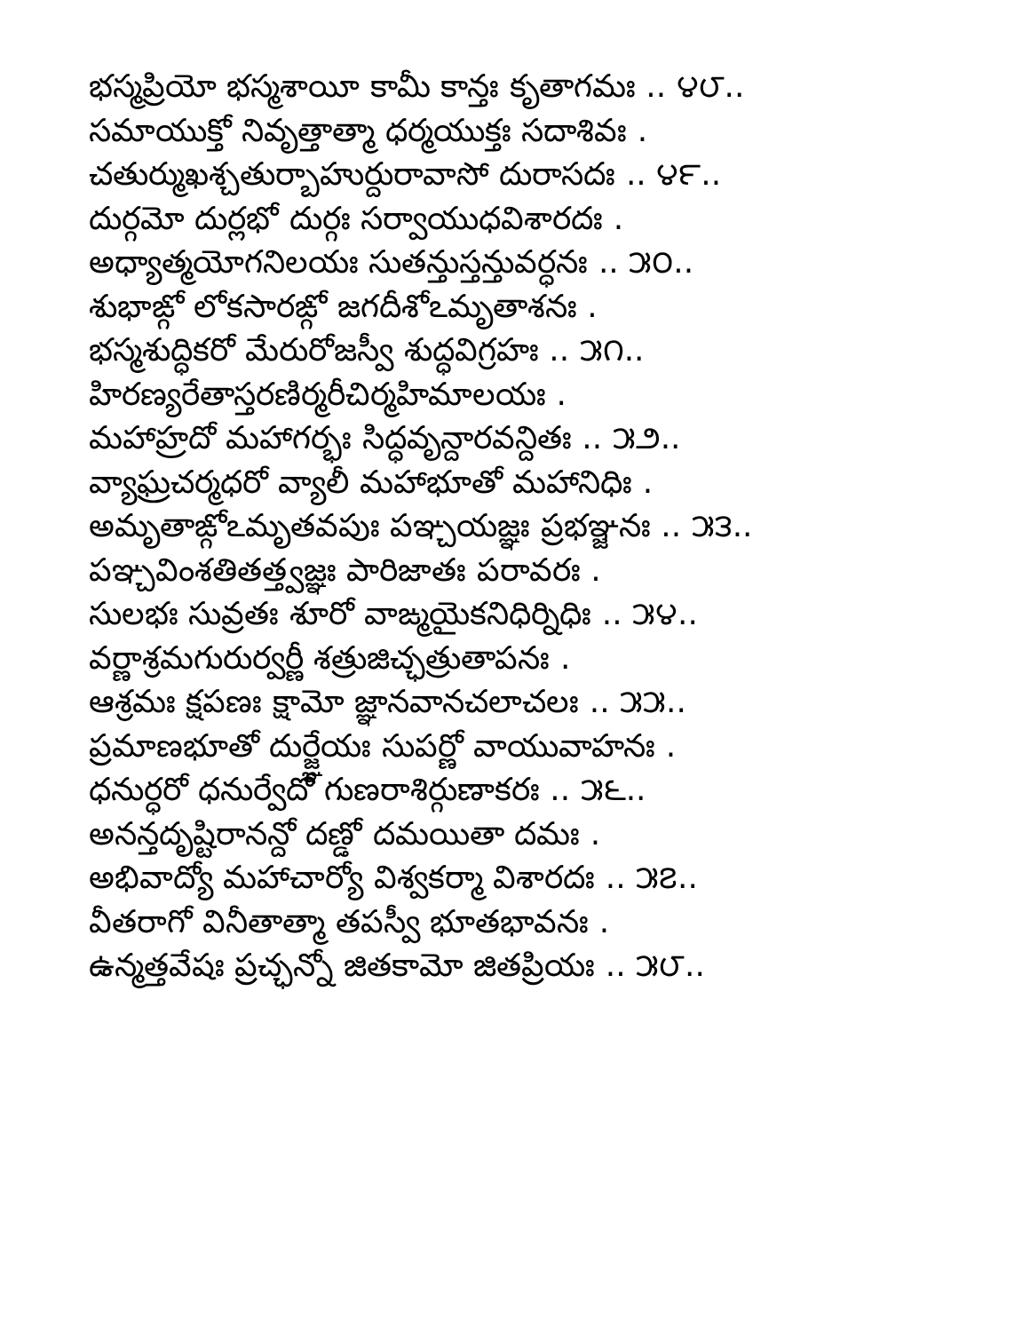భస్మప్రియో భస్మశాయీ కామీ కాన్తః కృతాగమః .. ౪౮..
సమాయుక్తో నివృత్తాత్మా ధర్మయుక్తః సదాశివః .
చతుర్ముఖశ్చతుర్బాహుర్దురావాసో దురాసదః .. ౪౯..
దుర్గమో దుర్లభో దుర్గః సర్వాయుధవిశారదః .
అధ్యాత్మయోగనిలయః సుతన్తుస్తన్తువర్ధనః .. ౫౦..
శుభాఙ్గో లోకసారఙ్గో జగదీశోఽమృతాశనః .
భస్మశుద్ధికరో మేరురోజస్వీ శుద్ధవిగ్రహః .. ౫౧..
హిరణ్యరేతాస్తరణిర్మరీచిర్మహిమాలయః .
మహాహ్రదో మహాగర్భః సిద్ధవృన్దారవన్దితః .. ౫౨..
వ్యాఘ్రచర్మధరో వ్యాలీ మహాభూతో మహానిధిః .
అమృతాఙ్గోఽమృతవపుః పఞ్చయజ్ఞః ప్రభఞ్జనః .. ౫౩..
పఞ్చవింశతితత్త్వజ్ఞః పారిజాతః పరావరః .
సులభః సువ్రతః శూరో వాఙ్మయైకనిధిర్నిధిః .. ౫౪..
వర్ణాశ్రమగురుర్వర్ణీ శత్రుజిచ్ఛత్రుతాపనః .
ఆశ్రమః క్షపణః క్షామో జ్ఞానవానచలాచలః .. ౫౫..
ప్రమాణభూతో దుర్జ్ఞేయః సుపర్ణో వాయువాహనః .
ధనుర్ధరో ధనుర్వేదో గుణరాశిర్గుణాకరః .. ౫౬..
అనన్తదృష్టిరానన్దో దణ్డో దమయితా దమః .
అభివాద్యో మహాచార్యో విశ్వకర్మా విశారదః .. ౫౭..
వీతరాగో వినీతాత్మా తపస్వీ భూతభావనః .
ఉన్మత్తవేషః ప్రచ్ఛన్నో జితకామో జితప్రియః .. ౫౮..